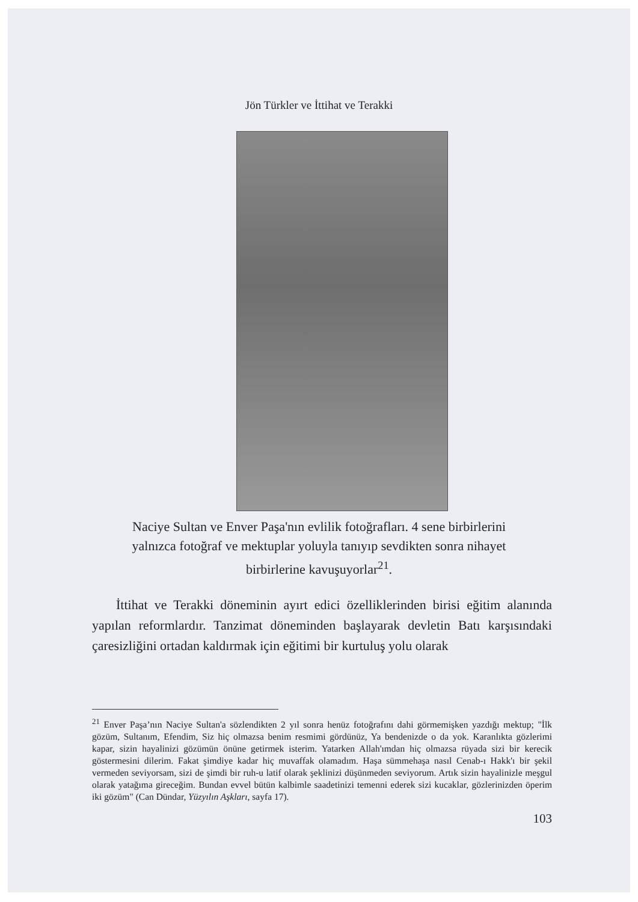Jön Türkler ve İttihat ve Terakki
Naciye Sultan ve Enver Paşa'nın evlilik fotoğrafları. 4 sene birbirlerini yalnızca fotoğraf ve mektuplar yoluyla tanıyıp sevdikten sonra nihayet birbirlerine kavuşuyorlar<sup>21</sup>.
İttihat ve Terakki döneminin ayırt edici özelliklerinden birisi eğitim alanında yapılan reformlardır. Tanzimat döneminden başlayarak devletin Batı karşısındaki çaresizliğini ortadan kaldırmak için eğitimi bir kurtuluş yolu olarak
<sup>21</sup> Enver Paşa’nın Naciye Sultan'a sözlendikten 2 yıl sonra henüz fotoğrafını dahi görmemişken yazdığı mektup; "İlk gözüm, Sultanım, Efendim, Siz hiç olmazsa benim resmimi gördünüz, Ya bendenizde o da yok. Karanlıkta gözlerimi kapar, sizin hayalinizi gözümün önüne getirmek isterim. Yatarken Allah'ımdan hiç olmazsa rüyada sizi bir kerecik göstermesini dilerim. Fakat şimdiye kadar hiç muvaffak olamadım. Haşa sümmehaşa nasıl Cenab-ı Hakk'ı bir şekil vermeden seviyorsam, sizi de şimdi bir ruh-u latif olarak şeklinizi düşünmeden seviyorum. Artık sizin hayalinizle meşgul olarak yatağıma gireceğim. Bundan evvel bütün kalbimle saadetinizi temenni ederek sizi kucaklar, gözlerinizden öperim iki gözüm" (Can Dündar, Yüzyılın Aşkları, sayfa 17).
103